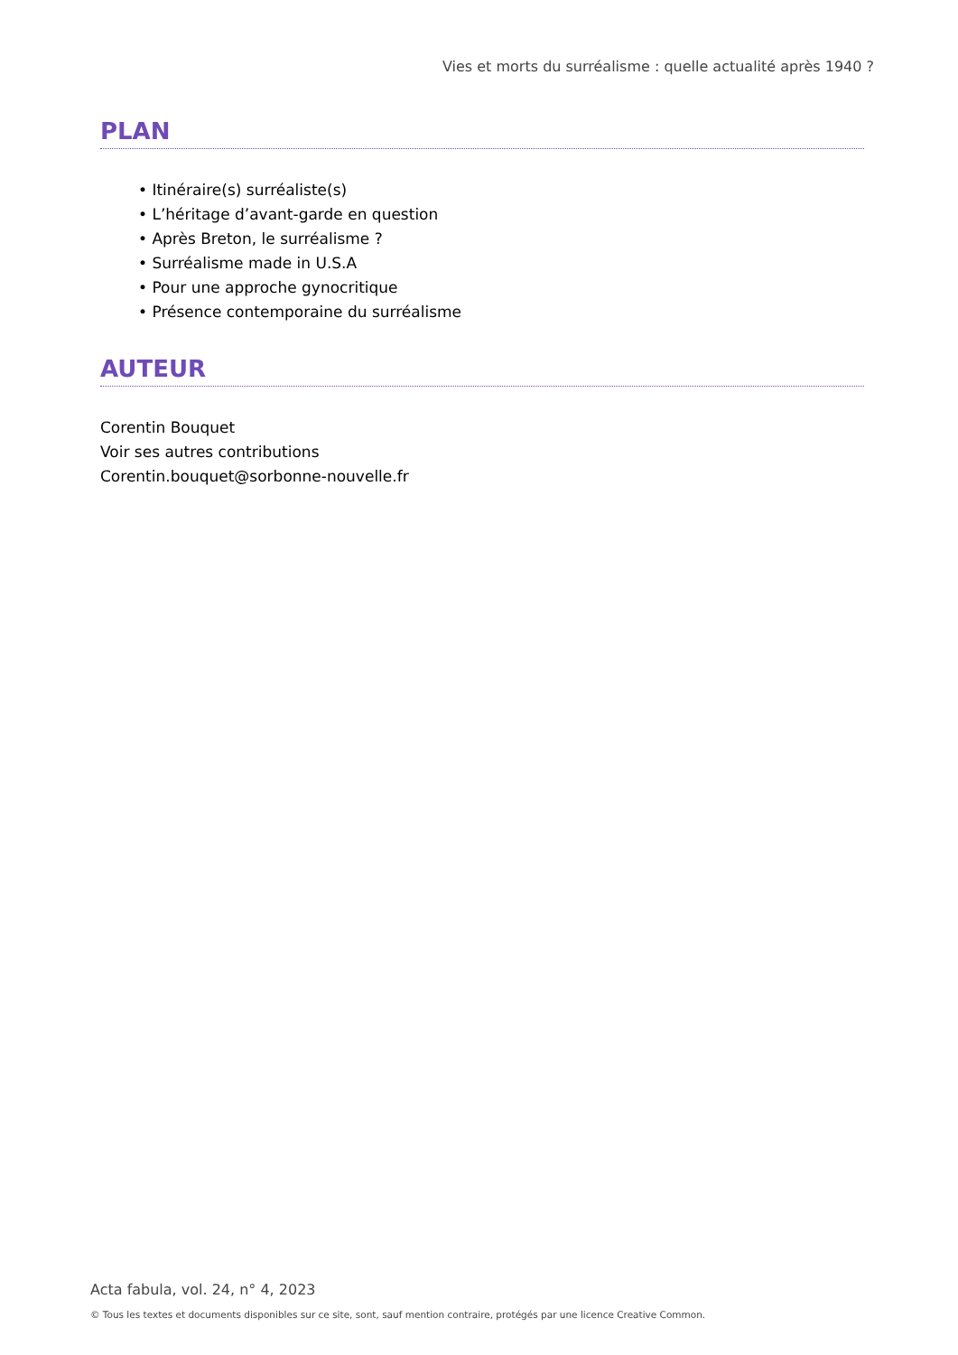Vies et morts du surréalisme : quelle actualité après 1940 ?
PLAN
• Itinéraire(s) surréaliste(s)
• L’héritage d’avant-garde en question
• Après Breton, le surréalisme ?
• Surréalisme made in U.S.A
• Pour une approche gynocritique
• Présence contemporaine du surréalisme
AUTEUR
Corentin Bouquet
Voir ses autres contributions
Corentin.bouquet@sorbonne-nouvelle.fr
Acta fabula, vol. 24, n° 4, 2023
© Tous les textes et documents disponibles sur ce site, sont, sauf mention contraire, protégés par une licence Creative Common.